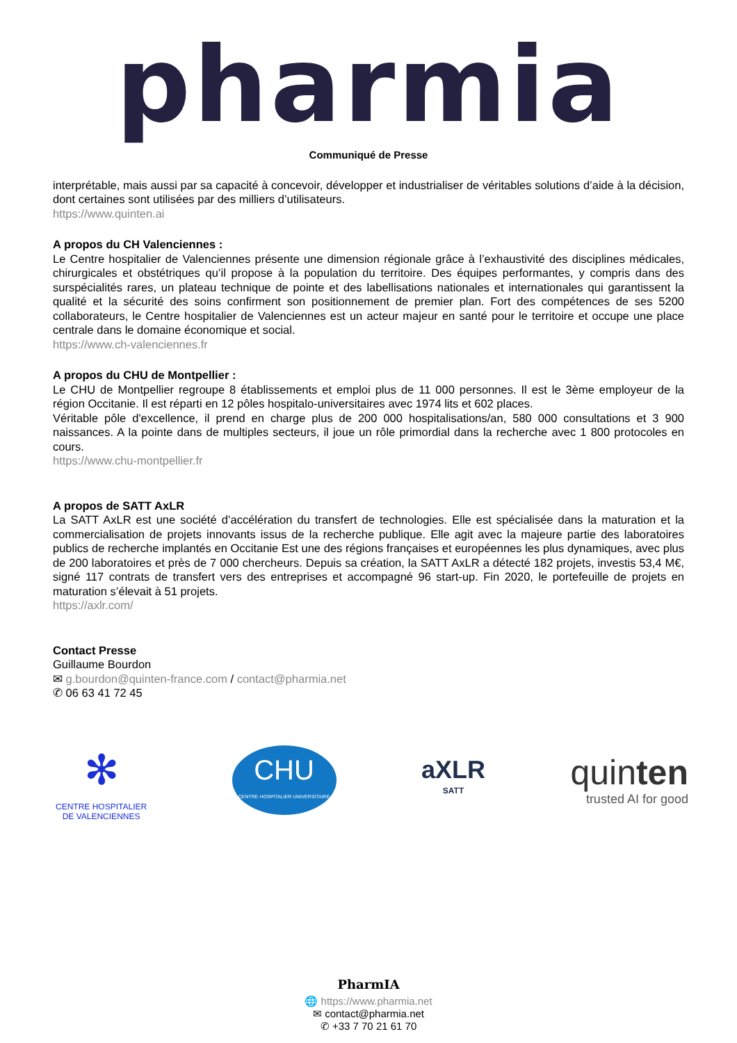pharmia
Communiqué de Presse
interprétable, mais aussi par sa capacité à concevoir, développer et industrialiser de véritables solutions d’aide à la décision, dont certaines sont utilisées par des milliers d’utilisateurs.
https://www.quinten.ai
A propos du CH Valenciennes :
Le Centre hospitalier de Valenciennes présente une dimension régionale grâce à l’exhaustivité des disciplines médicales, chirurgicales et obstétriques qu’il propose à la population du territoire. Des équipes performantes, y compris dans des surspécialités rares, un plateau technique de pointe et des labellisations nationales et internationales qui garantissent la qualité et la sécurité des soins confirment son positionnement de premier plan. Fort des compétences de ses 5200 collaborateurs, le Centre hospitalier de Valenciennes est un acteur majeur en santé pour le territoire et occupe une place centrale dans le domaine économique et social.
https://www.ch-valenciennes.fr
A propos du CHU de Montpellier :
Le CHU de Montpellier regroupe 8 établissements et emploi plus de 11 000 personnes. Il est le 3ème employeur de la région Occitanie. Il est réparti en 12 pôles hospitalo-universitaires avec 1974 lits et 602 places.
Véritable pôle d'excellence, il prend en charge plus de 200 000 hospitalisations/an, 580 000 consultations et 3 900 naissances. A la pointe dans de multiples secteurs, il joue un rôle primordial dans la recherche avec 1 800 protocoles en cours.
https://www.chu-montpellier.fr
A propos de SATT AxLR
La SATT AxLR est une société d’accélération du transfert de technologies. Elle est spécialisée dans la maturation et la commercialisation de projets innovants issus de la recherche publique. Elle agit avec la majeure partie des laboratoires publics de recherche implantés en Occitanie Est une des régions françaises et européennes les plus dynamiques, avec plus de 200 laboratoires et près de 7 000 chercheurs. Depuis sa création, la SATT AxLR a détecté 182 projets, investis 53,4 M€, signé 117 contrats de transfert vers des entreprises et accompagné 96 start-up. Fin 2020, le portefeuille de projets en maturation s’élevait à 51 projets.
https://axlr.com/
Contact Presse
Guillaume Bourdon
✉ g.bourdon@quinten-france.com / contact@pharmia.net
✆ 06 63 41 72 45
✻
CENTRE HOSPITALIER
DE VALENCIENNES
CHU
CENTRE HOSPITALIER UNIVERSITAIRE
MONTPELLIER
aXLR
SATT
quinten
trusted AI for good
PharmIA
🌐 https://www.pharmia.net
✉ contact@pharmia.net
✆ +33 7 70 21 61 70